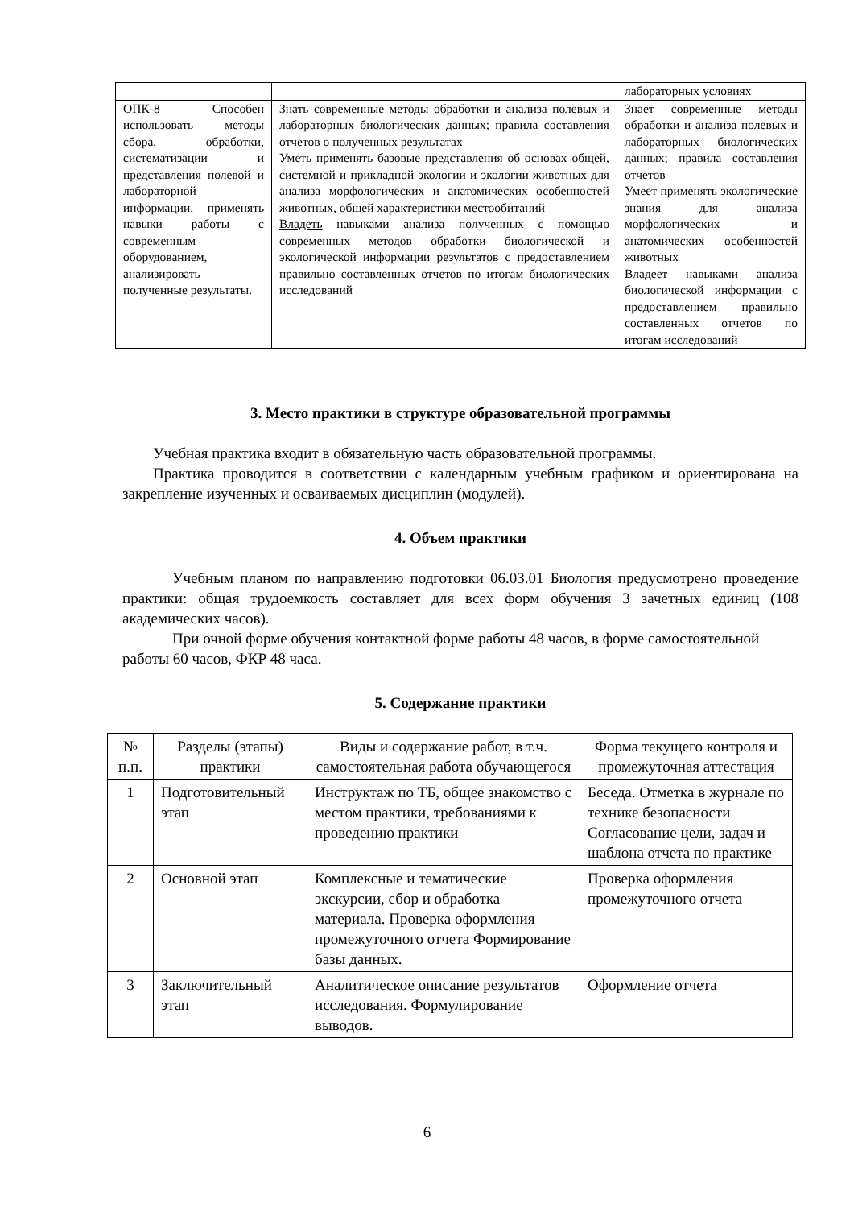| | | лабораторных условиях |
| ОПК-8 Способен использовать методы сбора, обработки, систематизации и представления полевой и лабораторной информации, применять навыки работы с современным оборудованием, анализировать полученные результаты. | Знать современные методы обработки и анализа полевых и лабораторных биологических данных; правила составления отчетов о полученных результатах Уметь применять базовые представления об основах общей, системной и прикладной экологии и экологии животных для анализа морфологических и анатомических особенностей животных, общей характеристики местообитаний Владеть навыками анализа полученных с помощью современных методов обработки биологической и экологической информации результатов с предоставлением правильно составленных отчетов по итогам биологических исследований | Знает современные методы обработки и анализа полевых и лабораторных биологических данных; правила составления отчетов Умеет применять экологические знания для анализа морфологических и анатомических особенностей животных Владеет навыками анализа биологической информации с предоставлением правильно составленных отчетов по итогам исследований |
3. Место практики в структуре образовательной программы
Учебная практика входит в обязательную часть образовательной программы.
Практика проводится в соответствии с календарным учебным графиком и ориентирована на закрепление изученных и осваиваемых дисциплин (модулей).
4. Объем практики
Учебным планом по направлению подготовки 06.03.01 Биология предусмотрено проведение практики: общая трудоемкость составляет для всех форм обучения 3 зачетных единиц (108 академических часов).
При очной форме обучения контактной форме работы 48 часов, в форме самостоятельной работы 60 часов, ФКР 48 часа.
5. Содержание практики
| № п.п. | Разделы (этапы) практики | Виды и содержание работ, в т.ч. самостоятельная работа обучающегося | Форма текущего контроля и промежуточная аттестация |
| --- | --- | --- | --- |
| 1 | Подготовительный этап | Инструктаж по ТБ, общее знакомство с местом практики, требованиями к проведению практики | Беседа. Отметка в журнале по технике безопасности Согласование цели, задач и шаблона отчета по практике |
| 2 | Основной этап | Комплексные и тематические экскурсии, сбор и обработка материала. Проверка оформления промежуточного отчета Формирование базы данных. | Проверка оформления промежуточного отчета |
| 3 | Заключительный этап | Аналитическое описание результатов исследования. Формулирование выводов. | Оформление отчета |
6